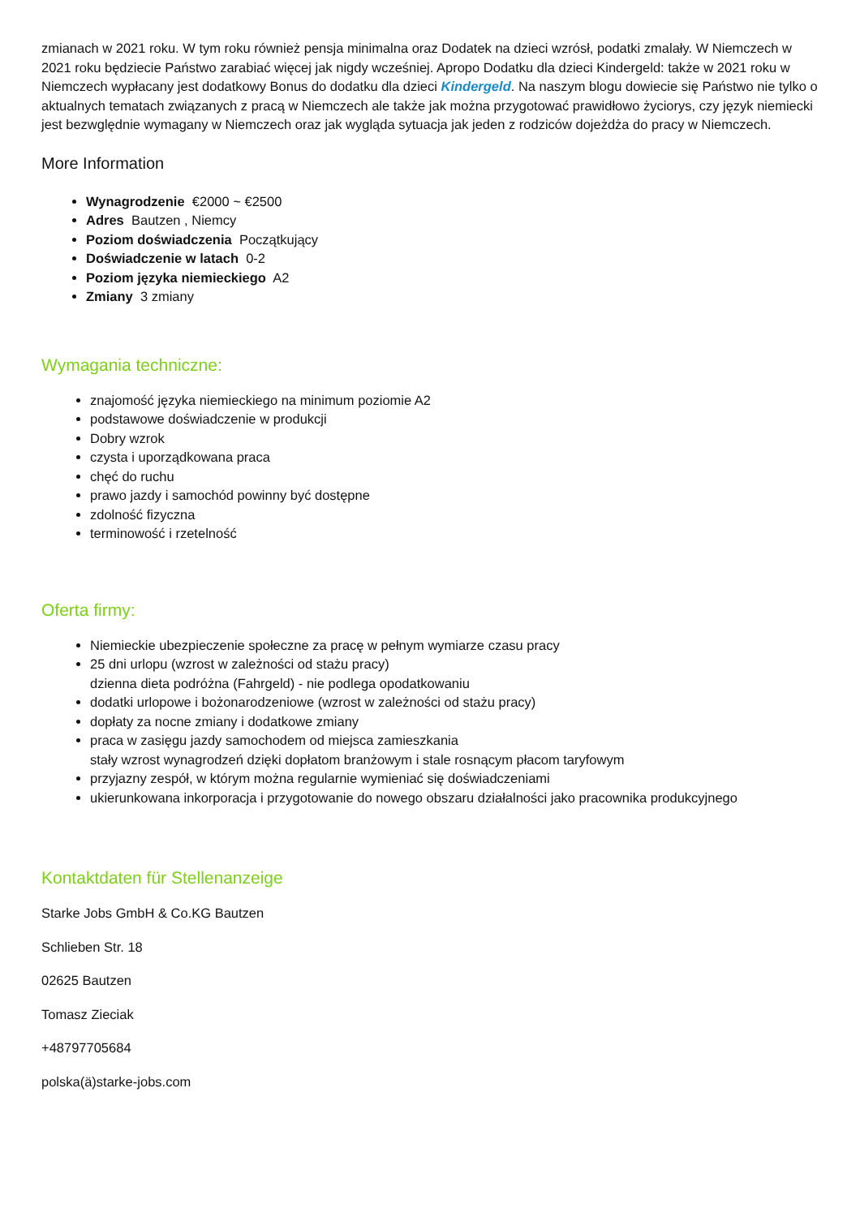zmianach w 2021 roku. W tym roku również pensja minimalna oraz Dodatek na dzieci wzrósł, podatki zmalały. W Niemczech w 2021 roku będziecie Państwo zarabiać więcej jak nigdy wcześniej. Apropo Dodatku dla dzieci Kindergeld: także w 2021 roku w Niemczech wypłacany jest dodatkowy Bonus do dodatku dla dzieci Kindergeld. Na naszym blogu dowiecie się Państwo nie tylko o aktualnych tematach związanych z pracą w Niemczech ale także jak można przygotować prawidłowo życiorys, czy język niemiecki jest bezwględnie wymagany w Niemczech oraz jak wygląda sytuacja jak jeden z rodziców dojeżdża do pracy w Niemczech.
More Information
Wynagrodzenie €2000 ~ €2500
Adres Bautzen , Niemcy
Poziom doświadczenia Początkujący
Doświadczenie w latach 0-2
Poziom języka niemieckiego A2
Zmiany 3 zmiany
Wymagania techniczne:
znajomość języka niemieckiego na minimum poziomie A2
podstawowe doświadczenie w produkcji
Dobry wzrok
czysta i uporządkowana praca
chęć do ruchu
prawo jazdy i samochód powinny być dostępne
zdolność fizyczna
terminowość i rzetelność
Oferta firmy:
Niemieckie ubezpieczenie społeczne za pracę w pełnym wymiarze czasu pracy
25 dni urlopu (wzrost w zależności od stażu pracy)
dzienna dieta podróżna (Fahrgeld) - nie podlega opodatkowaniu
dodatki urlopowe i bożonarodzeniowe (wzrost w zależności od stażu pracy)
dopłaty za nocne zmiany i dodatkowe zmiany
praca w zasięgu jazdy samochodem od miejsca zamieszkania
stały wzrost wynagrodzeń dzięki dopłatom branżowym i stale rosnącym płacom taryfowym
przyjazny zespół, w którym można regularnie wymieniać się doświadczeniami
ukierunkowana inkorporacja i przygotowanie do nowego obszaru działalności jako pracownika produkcyjnego
Kontaktdaten für Stellenanzeige
Starke Jobs GmbH & Co.KG Bautzen
Schlieben Str. 18
02625 Bautzen
Tomasz Zieciak
+48797705684
polska(ä)starke-jobs.com